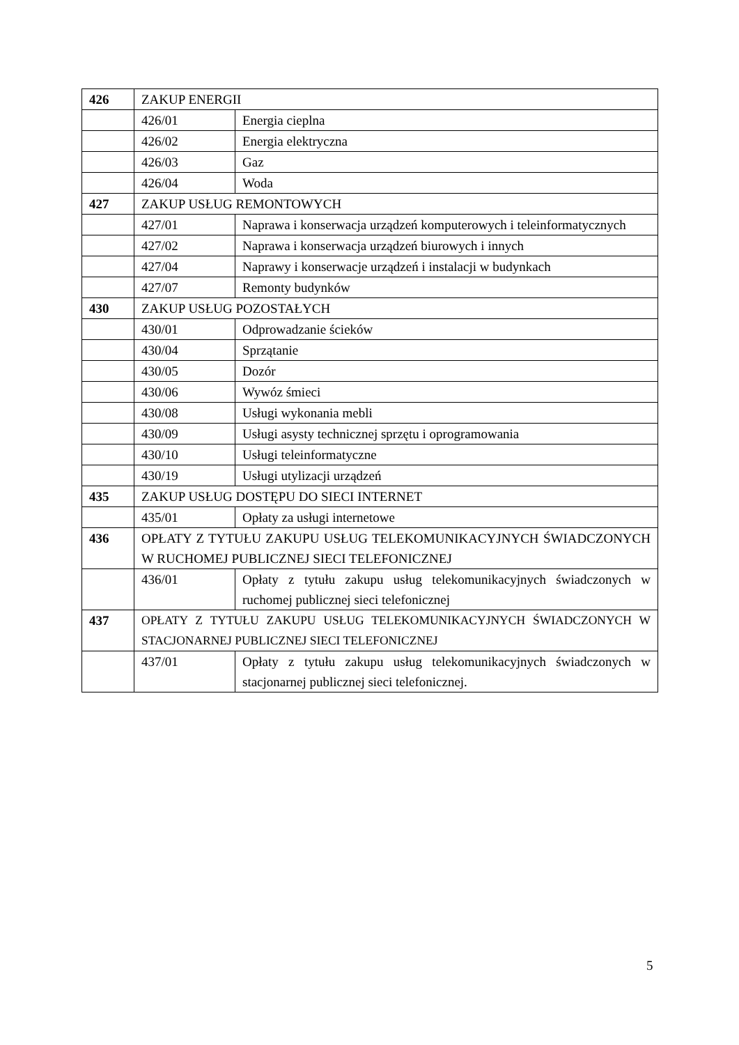| 426 | ZAKUP ENERGII | |
| | 426/01 | Energia cieplna |
| | 426/02 | Energia elektryczna |
| | 426/03 | Gaz |
| | 426/04 | Woda |
| 427 | ZAKUP USŁUG REMONTOWYCH | |
| | 427/01 | Naprawa i konserwacja urządzeń komputerowych i teleinformatycznych |
| | 427/02 | Naprawa i konserwacja urządzeń biurowych i innych |
| | 427/04 | Naprawy i konserwacje urządzeń i instalacji w budynkach |
| | 427/07 | Remonty budynków |
| 430 | ZAKUP USŁUG POZOSTAŁYCH | |
| | 430/01 | Odprowadzanie ścieków |
| | 430/04 | Sprzątanie |
| | 430/05 | Dozór |
| | 430/06 | Wywóz śmieci |
| | 430/08 | Usługi wykonania mebli |
| | 430/09 | Usługi asysty technicznej sprzętu i oprogramowania |
| | 430/10 | Usługi teleinformatyczne |
| | 430/19 | Usługi utylizacji urządzeń |
| 435 | ZAKUP USŁUG DOSTĘPU DO SIECI INTERNET | |
| | 435/01 | Opłaty za usługi internetowe |
| 436 | OPŁATY Z TYTUŁU ZAKUPU USŁUG TELEKOMUNIKACYJNYCH ŚWIADCZONYCH W RUCHOMEJ PUBLICZNEJ SIECI TELEFONICZNEJ | |
| | 436/01 | Opłaty z tytułu zakupu usług telekomunikacyjnych świadczonych w ruchomej publicznej sieci telefonicznej |
| 437 | OPŁATY Z TYTUŁU ZAKUPU USŁUG TELEKOMUNIKACYJNYCH ŚWIADCZONYCH W STACJONARNEJ PUBLICZNEJ SIECI TELEFONICZNEJ | |
| | 437/01 | Opłaty z tytułu zakupu usług telekomunikacyjnych świadczonych w stacjonarnej publicznej sieci telefonicznej. |
5